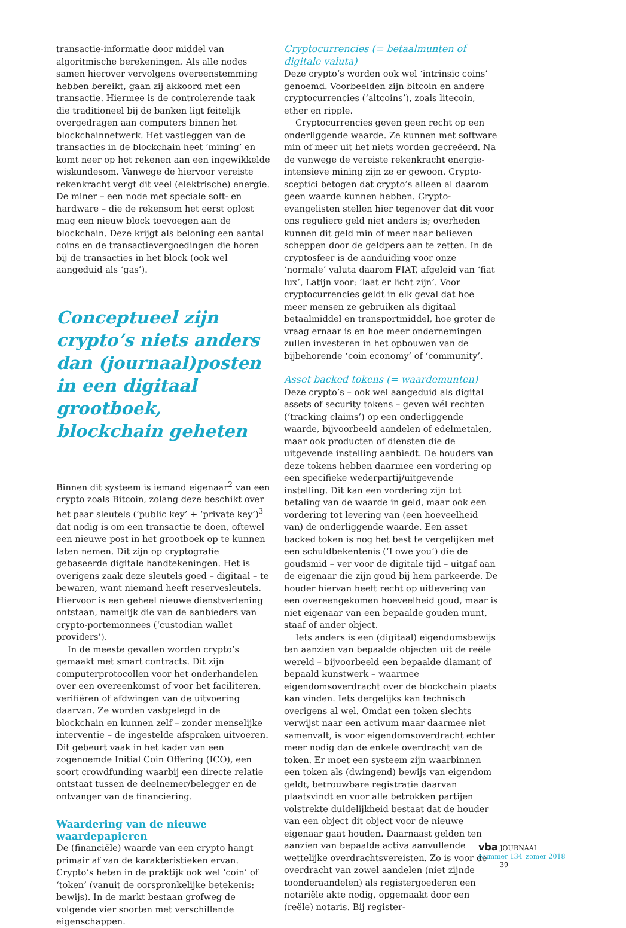transactie-informatie door middel van algoritmische berekeningen. Als alle nodes samen hierover vervolgens overeenstemming hebben bereikt, gaan zij akkoord met een transactie. Hiermee is de controlerende taak die traditioneel bij de banken ligt feitelijk overgedragen aan computers binnen het blockchainnetwerk. Het vastleggen van de transacties in de blockchain heet ‘mining’ en komt neer op het rekenen aan een ingewikkelde wiskundesom. Vanwege de hiervoor vereiste rekenkracht vergt dit veel (elektrische) energie. De miner – een node met speciale soft- en hardware – die de rekensom het eerst oplost mag een nieuw block toevoegen aan de blockchain. Deze krijgt als beloning een aantal coins en de transactievergoedingen die horen bij de transacties in het block (ook wel aangeduid als ‘gas’).
Conceptueel zijn crypto’s niets anders dan (journaal)posten in een digitaal grootboek, blockchain geheten
Binnen dit systeem is iemand eigenaar<sup>2</sup> van een crypto zoals Bitcoin, zolang deze beschikt over het paar sleutels (‘public key’ + ‘private key’)<sup>3</sup> dat nodig is om een transactie te doen, oftewel een nieuwe post in het grootboek op te kunnen laten nemen. Dit zijn op cryptografie gebaseerde digitale handtekeningen. Het is overigens zaak deze sleutels goed – digitaal – te bewaren, want niemand heeft reservesleutels. Hiervoor is een geheel nieuwe dienstverlening ontstaan, namelijk die van de aanbieders van crypto-portemonnees (‘custodian wallet providers’).
In de meeste gevallen worden crypto’s gemaakt met smart contracts. Dit zijn computerprotocollen voor het onderhandelen over een overeenkomst of voor het faciliteren, verifiëren of afdwingen van de uitvoering daarvan. Ze worden vastgelegd in de blockchain en kunnen zelf – zonder menselijke interventie – de ingestelde afspraken uitvoeren. Dit gebeurt vaak in het kader van een zogenoemde Initial Coin Offering (ICO), een soort crowdfunding waarbij een directe relatie ontstaat tussen de deelnemer/belegger en de ontvanger van de financiering.
Waardering van de nieuwe waardepapieren
De (financiële) waarde van een crypto hangt primair af van de karakteristieken ervan. Crypto’s heten in de praktijk ook wel ‘coin’ of ‘token’ (vanuit de oorspronkelijke betekenis: bewijs). In de markt bestaan grofweg de volgende vier soorten met verschillende eigenschappen.
Cryptocurrencies (= betaalmunten of digitale valuta)
Deze crypto’s worden ook wel ‘intrinsic coins’ genoemd. Voorbeelden zijn bitcoin en andere cryptocurrencies (‘altcoins’), zoals litecoin, ether en ripple.
Cryptocurrencies geven geen recht op een onderliggende waarde. Ze kunnen met software min of meer uit het niets worden gecreëerd. Na de vanwege de vereiste rekenkracht energie-intensieve mining zijn ze er gewoon. Crypto-sceptici betogen dat crypto’s alleen al daarom geen waarde kunnen hebben. Crypto-evangelisten stellen hier tegenover dat dit voor ons reguliere geld niet anders is; overheden kunnen dit geld min of meer naar believen scheppen door de geldpers aan te zetten. In de cryptosfeer is de aanduiding voor onze ‘normale’ valuta daarom FIAT, afgeleid van ‘fiat lux’, Latijn voor: ‘laat er licht zijn’. Voor cryptocurrencies geldt in elk geval dat hoe meer mensen ze gebruiken als digitaal betaalmiddel en transportmiddel, hoe groter de vraag ernaar is en hoe meer ondernemingen zullen investeren in het opbouwen van de bijbehorende ‘coin economy’ of ‘community’.
Asset backed tokens (= waardemunten)
Deze crypto’s – ook wel aangeduid als digital assets of security tokens – geven wél rechten (‘tracking claims’) op een onderliggende waarde, bijvoorbeeld aandelen of edelmetalen, maar ook producten of diensten die de uitgevende instelling aanbiedt. De houders van deze tokens hebben daarmee een vordering op een specifieke wederpartij/uitgevende instelling. Dit kan een vordering zijn tot betaling van de waarde in geld, maar ook een vordering tot levering van (een hoeveelheid van) de onderliggende waarde. Een asset backed token is nog het best te vergelijken met een schuldbekentenis (‘I owe you’) die de goudsmid – ver voor de digitale tijd – uitgaf aan de eigenaar die zijn goud bij hem parkeerde. De houder hiervan heeft recht op uitlevering van een overeengekomen hoeveelheid goud, maar is niet eigenaar van een bepaalde gouden munt, staaf of ander object.
Iets anders is een (digitaal) eigendomsbewijs ten aanzien van bepaalde objecten uit de reële wereld – bijvoorbeeld een bepaalde diamant of bepaald kunstwerk – waarmee eigendomsoverdracht over de blockchain plaats kan vinden. Iets dergelijks kan technisch overigens al wel. Omdat een token slechts verwijst naar een activum maar daarmee niet samenvalt, is voor eigendomsoverdracht echter meer nodig dan de enkele overdracht van de token. Er moet een systeem zijn waarbinnen een token als (dwingend) bewijs van eigendom geldt, betrouwbare registratie daarvan plaatsvindt en voor alle betrokken partijen volstrekte duidelijkheid bestaat dat de houder van een object dit object voor de nieuwe eigenaar gaat houden. Daarnaast gelden ten aanzien van bepaalde activa aanvullende wettelijke overdrachtsvereisten. Zo is voor de overdracht van zowel aandelen (niet zijnde toonderaandelen) als registergoederen een notariële akte nodig, opgemaakt door een (reële) notaris. Bij register-
vba JOURNAAL
Nummer 134_zomer 2018
39